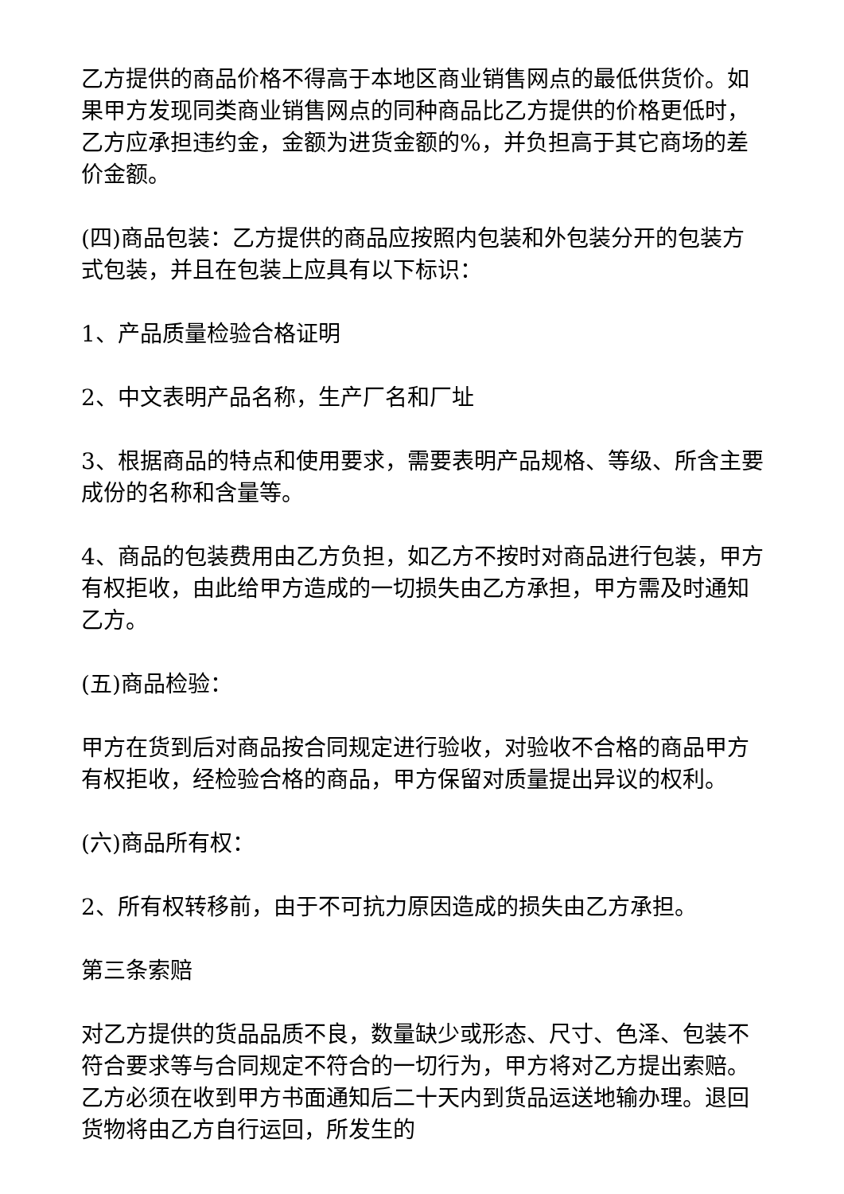乙方提供的商品价格不得高于本地区商业销售网点的最低供货价。如果甲方发现同类商业销售网点的同种商品比乙方提供的价格更低时，乙方应承担违约金，金额为进货金额的%，并负担高于其它商场的差价金额。
(四)商品包装：乙方提供的商品应按照内包装和外包装分开的包装方式包装，并且在包装上应具有以下标识：
1、产品质量检验合格证明
2、中文表明产品名称，生产厂名和厂址
3、根据商品的特点和使用要求，需要表明产品规格、等级、所含主要成份的名称和含量等。
4、商品的包装费用由乙方负担，如乙方不按时对商品进行包装，甲方有权拒收，由此给甲方造成的一切损失由乙方承担，甲方需及时通知乙方。
(五)商品检验：
甲方在货到后对商品按合同规定进行验收，对验收不合格的商品甲方有权拒收，经检验合格的商品，甲方保留对质量提出异议的权利。
(六)商品所有权：
2、所有权转移前，由于不可抗力原因造成的损失由乙方承担。
第三条索赔
对乙方提供的货品品质不良，数量缺少或形态、尺寸、色泽、包装不符合要求等与合同规定不符合的一切行为，甲方将对乙方提出索赔。乙方必须在收到甲方书面通知后二十天内到货品运送地输办理。退回货物将由乙方自行运回，所发生的